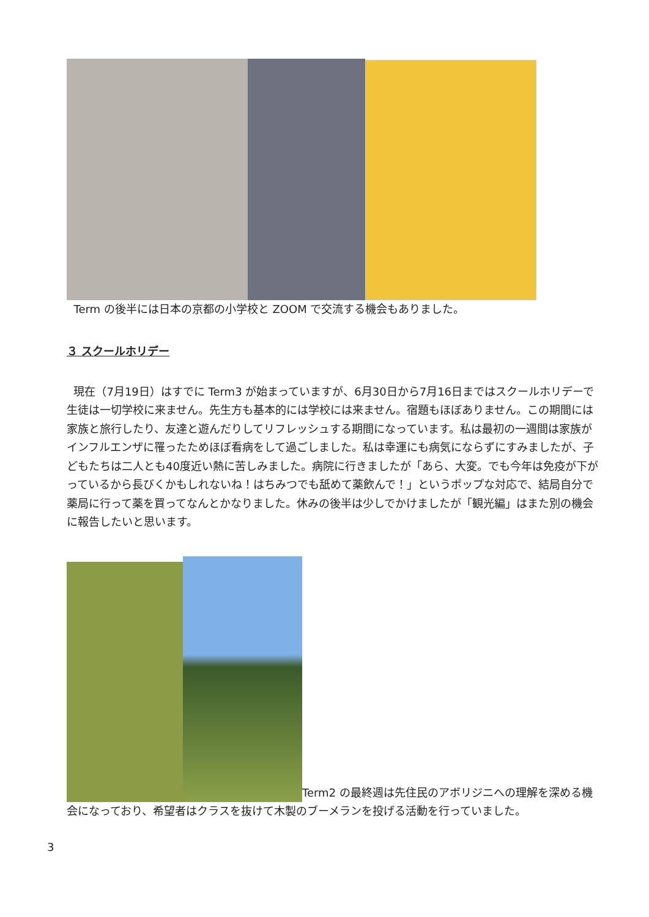Term の後半には日本の京都の小学校と ZOOM で交流する機会もありました。
３ スクールホリデー
現在（7月19日）はすでに Term3 が始まっていますが、6月30日から7月16日まではスクールホリデーで生徒は一切学校に来ません。先生方も基本的には学校には来ません。宿題もほぼありません。この期間には家族と旅行したり、友達と遊んだりしてリフレッシュする期間になっています。私は最初の一週間は家族がインフルエンザに罹ったためほぼ看病をして過ごしました。私は幸運にも病気にならずにすみましたが、子どもたちは二人とも40度近い熱に苦しみました。病院に行きましたが「あら、大変。でも今年は免疫が下がっているから長びくかもしれないね！はちみつでも舐めて薬飲んで！」というポップな対応で、結局自分で薬局に行って薬を買ってなんとかなりました。休みの後半は少しでかけましたが「観光編」はまた別の機会に報告したいと思います。
Term2 の最終週は先住民のアボリジニへの理解を深める機会になっており、希望者はクラスを抜けて木製のブーメランを投げる活動を行っていました。
3